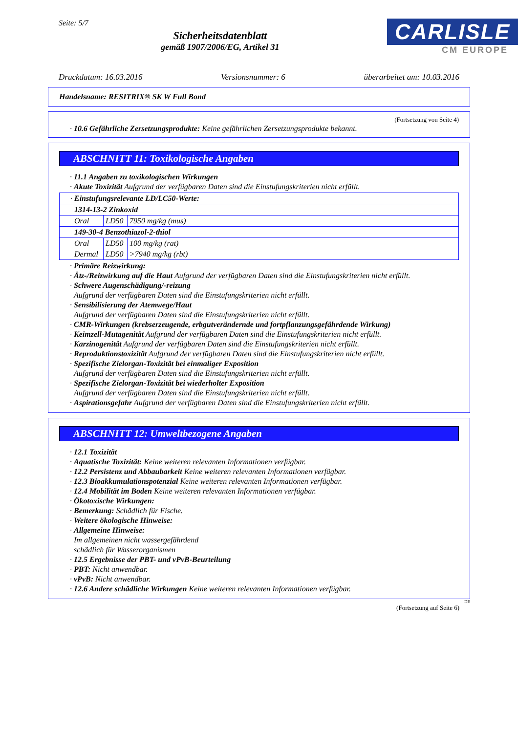Seite: 5/7
Sicherheitsdatenblatt
gemäß 1907/2006/EG, Artikel 31
CARLISLE
CM EUROPE
Druckdatum: 16.03.2016 Versionsnummer: 6 überarbeitet am: 10.03.2016
Handelsname: RESITRIX® SK W Full Bond
(Fortsetzung von Seite 4)
· 10.6 Gefährliche Zersetzungsprodukte: Keine gefährlichen Zersetzungsprodukte bekannt.
ABSCHNITT 11: Toxikologische Angaben
· 11.1 Angaben zu toxikologischen Wirkungen
· Akute Toxizität Aufgrund der verfügbaren Daten sind die Einstufungskriterien nicht erfüllt.
| · Einstufungsrelevante LD/LC50-Werte: | | |
| 1314-13-2 Zinkoxid | | |
| Oral | LD50 | 7950 mg/kg (mus) |
| 149-30-4 Benzothiazol-2-thiol | | |
| Oral | LD50 | 100 mg/kg (rat) |
| Dermal | LD50 | >7940 mg/kg (rbt) |
· Primäre Reizwirkung:
· Ätz-/Reizwirkung auf die Haut Aufgrund der verfügbaren Daten sind die Einstufungskriterien nicht erfüllt.
· Schwere Augenschädigung/-reizung
Aufgrund der verfügbaren Daten sind die Einstufungskriterien nicht erfüllt.
· Sensibilisierung der Atemwege/Haut
Aufgrund der verfügbaren Daten sind die Einstufungskriterien nicht erfüllt.
· CMR-Wirkungen (krebserzeugende, erbgutverändernde und fortpflanzungsgefährdende Wirkung)
· Keimzell-Mutagenität Aufgrund der verfügbaren Daten sind die Einstufungskriterien nicht erfüllt.
· Karzinogenität Aufgrund der verfügbaren Daten sind die Einstufungskriterien nicht erfüllt.
· Reproduktionstoxizität Aufgrund der verfügbaren Daten sind die Einstufungskriterien nicht erfüllt.
· Spezifische Zielorgan-Toxizität bei einmaliger Exposition
Aufgrund der verfügbaren Daten sind die Einstufungskriterien nicht erfüllt.
· Spezifische Zielorgan-Toxizität bei wiederholter Exposition
Aufgrund der verfügbaren Daten sind die Einstufungskriterien nicht erfüllt.
· Aspirationsgefahr Aufgrund der verfügbaren Daten sind die Einstufungskriterien nicht erfüllt.
ABSCHNITT 12: Umweltbezogene Angaben
· 12.1 Toxizität
· Aquatische Toxizität: Keine weiteren relevanten Informationen verfügbar.
· 12.2 Persistenz und Abbaubarkeit Keine weiteren relevanten Informationen verfügbar.
· 12.3 Bioakkumulationspotenzial Keine weiteren relevanten Informationen verfügbar.
· 12.4 Mobilität im Boden Keine weiteren relevanten Informationen verfügbar.
· Ökotoxische Wirkungen:
· Bemerkung: Schädlich für Fische.
· Weitere ökologische Hinweise:
· Allgemeine Hinweise:
Im allgemeinen nicht wassergefährdend
schädlich für Wasserorganismen
· 12.5 Ergebnisse der PBT- und vPvB-Beurteilung
· PBT: Nicht anwendbar.
· vPvB: Nicht anwendbar.
· 12.6 Andere schädliche Wirkungen Keine weiteren relevanten Informationen verfügbar.
DE
(Fortsetzung auf Seite 6)